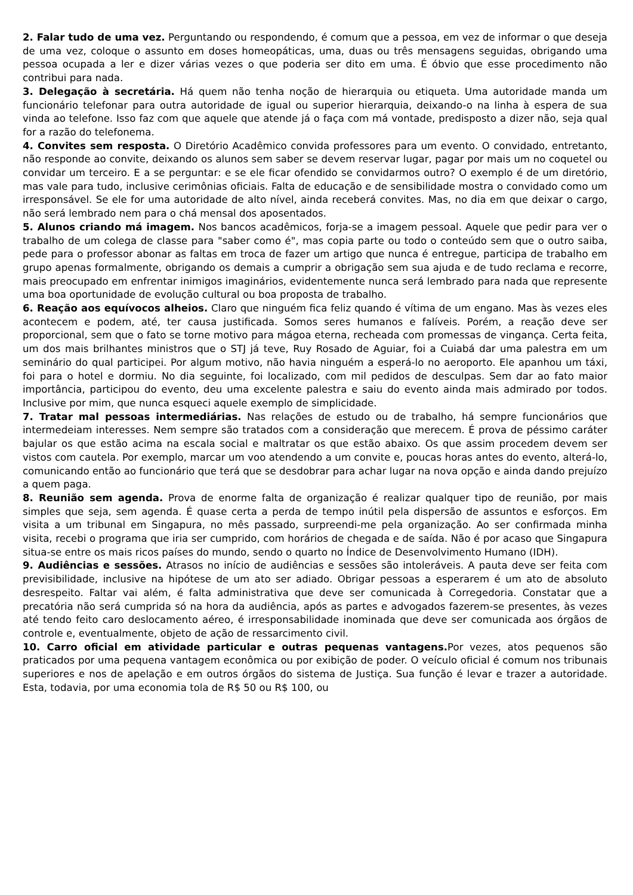2. Falar tudo de uma vez. Perguntando ou respondendo, é comum que a pessoa, em vez de informar o que deseja de uma vez, coloque o assunto em doses homeopáticas, uma, duas ou três mensagens seguidas, obrigando uma pessoa ocupada a ler e dizer várias vezes o que poderia ser dito em uma. É óbvio que esse procedimento não contribui para nada.
3. Delegação à secretária. Há quem não tenha noção de hierarquia ou etiqueta. Uma autoridade manda um funcionário telefonar para outra autoridade de igual ou superior hierarquia, deixando-o na linha à espera de sua vinda ao telefone. Isso faz com que aquele que atende já o faça com má vontade, predisposto a dizer não, seja qual for a razão do telefonema.
4. Convites sem resposta. O Diretório Acadêmico convida professores para um evento. O convidado, entretanto, não responde ao convite, deixando os alunos sem saber se devem reservar lugar, pagar por mais um no coquetel ou convidar um terceiro. E a se perguntar: e se ele ficar ofendido se convidarmos outro? O exemplo é de um diretório, mas vale para tudo, inclusive cerimônias oficiais. Falta de educação e de sensibilidade mostra o convidado como um irresponsável. Se ele for uma autoridade de alto nível, ainda receberá convites. Mas, no dia em que deixar o cargo, não será lembrado nem para o chá mensal dos aposentados.
5. Alunos criando má imagem. Nos bancos acadêmicos, forja-se a imagem pessoal. Aquele que pedir para ver o trabalho de um colega de classe para "saber como é", mas copia parte ou todo o conteúdo sem que o outro saiba, pede para o professor abonar as faltas em troca de fazer um artigo que nunca é entregue, participa de trabalho em grupo apenas formalmente, obrigando os demais a cumprir a obrigação sem sua ajuda e de tudo reclama e recorre, mais preocupado em enfrentar inimigos imaginários, evidentemente nunca será lembrado para nada que represente uma boa oportunidade de evolução cultural ou boa proposta de trabalho.
6. Reação aos equívocos alheios. Claro que ninguém fica feliz quando é vítima de um engano. Mas às vezes eles acontecem e podem, até, ter causa justificada. Somos seres humanos e falíveis. Porém, a reação deve ser proporcional, sem que o fato se torne motivo para mágoa eterna, recheada com promessas de vingança. Certa feita, um dos mais brilhantes ministros que o STJ já teve, Ruy Rosado de Aguiar, foi a Cuiabá dar uma palestra em um seminário do qual participei. Por algum motivo, não havia ninguém a esperá-lo no aeroporto. Ele apanhou um táxi, foi para o hotel e dormiu. No dia seguinte, foi localizado, com mil pedidos de desculpas. Sem dar ao fato maior importância, participou do evento, deu uma excelente palestra e saiu do evento ainda mais admirado por todos. Inclusive por mim, que nunca esqueci aquele exemplo de simplicidade.
7. Tratar mal pessoas intermediárias. Nas relações de estudo ou de trabalho, há sempre funcionários que intermedeiam interesses. Nem sempre são tratados com a consideração que merecem. É prova de péssimo caráter bajular os que estão acima na escala social e maltratar os que estão abaixo. Os que assim procedem devem ser vistos com cautela. Por exemplo, marcar um voo atendendo a um convite e, poucas horas antes do evento, alterá-lo, comunicando então ao funcionário que terá que se desdobrar para achar lugar na nova opção e ainda dando prejuízo a quem paga.
8. Reunião sem agenda. Prova de enorme falta de organização é realizar qualquer tipo de reunião, por mais simples que seja, sem agenda. É quase certa a perda de tempo inútil pela dispersão de assuntos e esforços. Em visita a um tribunal em Singapura, no mês passado, surpreendi-me pela organização. Ao ser confirmada minha visita, recebi o programa que iria ser cumprido, com horários de chegada e de saída. Não é por acaso que Singapura situa-se entre os mais ricos países do mundo, sendo o quarto no Índice de Desenvolvimento Humano (IDH).
9. Audiências e sessões. Atrasos no início de audiências e sessões são intoleráveis. A pauta deve ser feita com previsibilidade, inclusive na hipótese de um ato ser adiado. Obrigar pessoas a esperarem é um ato de absoluto desrespeito. Faltar vai além, é falta administrativa que deve ser comunicada à Corregedoria. Constatar que a precatória não será cumprida só na hora da audiência, após as partes e advogados fazerem-se presentes, às vezes até tendo feito caro deslocamento aéreo, é irresponsabilidade inominada que deve ser comunicada aos órgãos de controle e, eventualmente, objeto de ação de ressarcimento civil.
10. Carro oficial em atividade particular e outras pequenas vantagens. Por vezes, atos pequenos são praticados por uma pequena vantagem econômica ou por exibição de poder. O veículo oficial é comum nos tribunais superiores e nos de apelação e em outros órgãos do sistema de Justiça. Sua função é levar e trazer a autoridade. Esta, todavia, por uma economia tola de R$ 50 ou R$ 100, ou